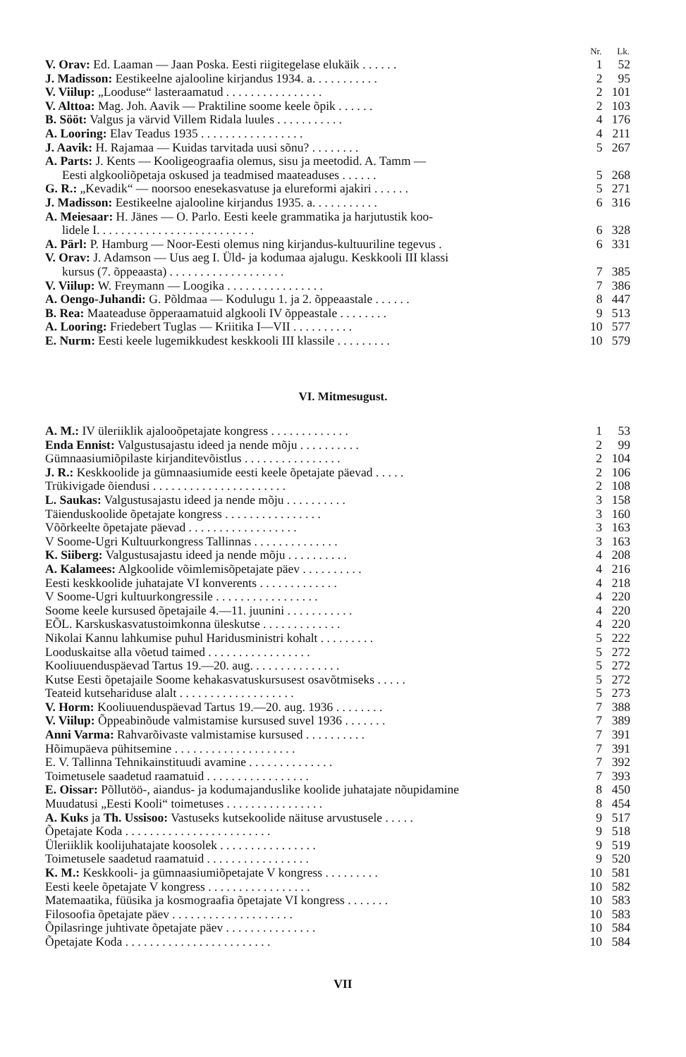| | Nr. | Lk. |
| --- | --- | --- |
| V. Orav: Ed. Laaman — Jaan Poska. Eesti riigitegelase elukäik . . . . . . | 1 | 52 |
| J. Madisson: Eestikeelne ajalooline kirjandus 1934. a. . . . . . . . . . . | 2 | 95 |
| V. Viilup: „Looduse“ lasteraamatud . . . . . . . . . . . . . . . . | 2 | 101 |
| V. Alttoa: Mag. Joh. Aavik — Praktiline soome keele õpik . . . . . . | 2 | 103 |
| B. Sööt: Valgus ja värvid Villem Ridala luules . . . . . . . . . . . | 4 | 176 |
| A. Looring: Elav Teadus 1935 . . . . . . . . . . . . . . . . . | 4 | 211 |
| J. Aavik: H. Rajamaa — Kuidas tarvitada uusi sõnu? . . . . . . . . | 5 | 267 |
| A. Parts: J. Kents — Kooligeograafia olemus, sisu ja meetodid. A. Tamm — | | |
| Eesti algkooliõpetaja oskused ja teadmised maateaduses . . . . . . | 5 | 268 |
| G. R.: „Kevadik“ — noorsoo enesekasvatuse ja elureformi ajakiri . . . . . . | 5 | 271 |
| J. Madisson: Eestikeelne ajalooline kirjandus 1935. a. . . . . . . . . . . | 6 | 316 |
| A. Meiesaar: H. Jänes — O. Parlo. Eesti keele grammatika ja harjutustik koo- | | |
| lidele I. . . . . . . . . . . . . . . . . . . . . . . . . . | 6 | 328 |
| A. Pärl: P. Hamburg — Noor-Eesti olemus ning kirjandus-kultuuriline tegevus . | 6 | 331 |
| V. Orav: J. Adamson — Uus aeg I. Üld- ja kodumaa ajalugu. Keskkooli III klassi | | |
| kursus (7. õppeaasta) . . . . . . . . . . . . . . . . . . . | 7 | 385 |
| V. Viilup: W. Freymann — Loogika . . . . . . . . . . . . . . . . | 7 | 386 |
| A. Oengo-Juhandi: G. Põldmaa — Kodulugu 1. ja 2. õppeaastale . . . . . . | 8 | 447 |
| B. Rea: Maateaduse õpperaamatuid algkooli IV õppeastale . . . . . . . . | 9 | 513 |
| A. Looring: Friedebert Tuglas — Kriitika I—VII . . . . . . . . . . | 10 | 577 |
| E. Nurm: Eesti keele lugemikkudest keskkooli III klassile . . . . . . . . . | 10 | 579 |
VI. Mitmesugust.
| A. M.: IV üleriiklik ajalooõpetajate kongress . . . . . . . . . . . . . | 1 | 53 |
| Enda Ennist: Valgustusajastu ideed ja nende mõju . . . . . . . . . . | 2 | 99 |
| Gümnaasiumiõpilaste kirjanditevõistlus . . . . . . . . . . . . . . . . | 2 | 104 |
| J. R.: Keskkoolide ja gümnaasiumide eesti keele õpetajate päevad . . . . . | 2 | 106 |
| Trükivigade õiendusi . . . . . . . . . . . . . . . . . . . . . . | 2 | 108 |
| L. Saukas: Valgustusajastu ideed ja nende mõju . . . . . . . . . . | 3 | 158 |
| Täienduskoolide õpetajate kongress . . . . . . . . . . . . . . . . | 3 | 160 |
| Võõrkeelte õpetajate päevad . . . . . . . . . . . . . . . . . . | 3 | 163 |
| V Soome-Ugri Kultuurkongress Tallinnas . . . . . . . . . . . . . . | 3 | 163 |
| K. Siiberg: Valgustusajastu ideed ja nende mõju . . . . . . . . . . | 4 | 208 |
| A. Kalamees: Algkoolide võimlemisõpetajate päev . . . . . . . . . . | 4 | 216 |
| Eesti keskkoolide juhatajate VI konverents . . . . . . . . . . . . . | 4 | 218 |
| V Soome-Ugri kultuurkongressile . . . . . . . . . . . . . . . . . | 4 | 220 |
| Soome keele kursused õpetajaile 4.—11. juunini . . . . . . . . . . . | 4 | 220 |
| EÕL. Karskuskasvatustoimkonna üleskutse . . . . . . . . . . . . . | 4 | 220 |
| Nikolai Kannu lahkumise puhul Haridusministri kohalt . . . . . . . . . | 5 | 222 |
| Looduskaitse alla võetud taimed . . . . . . . . . . . . . . . . . | 5 | 272 |
| Kooliuuenduspäevad Tartus 19.—20. aug. . . . . . . . . . . . . . . | 5 | 272 |
| Kutse Eesti õpetajaile Soome kehakasvatuskursusest osavõtmiseks . . . . . | 5 | 272 |
| Teateid kutsehariduse alalt . . . . . . . . . . . . . . . . . . . | 5 | 273 |
| V. Horm: Kooliuuenduspäevad Tartus 19.—20. aug. 1936 . . . . . . . . | 7 | 388 |
| V. Viilup: Õppeabinõude valmistamise kursused suvel 1936 . . . . . . . | 7 | 389 |
| Anni Varma: Rahvarõivaste valmistamise kursused . . . . . . . . . . | 7 | 391 |
| Hõimupäeva pühitsemine . . . . . . . . . . . . . . . . . . . . | 7 | 391 |
| E. V. Tallinna Tehnikainstituudi avamine . . . . . . . . . . . . . . | 7 | 392 |
| Toimetusele saadetud raamatuid . . . . . . . . . . . . . . . . . | 7 | 393 |
| E. Oissar: Põllutöö-, aiandus- ja kodumajanduslike koolide juhatajate nõupidamine | 8 | 450 |
| Muudatusi „Eesti Kooli“ toimetuses . . . . . . . . . . . . . . . . | 8 | 454 |
| A. Kuks ja Th. Ussisoo: Vastuseks kutsekoolide näituse arvustusele . . . . . | 9 | 517 |
| Õpetajate Koda . . . . . . . . . . . . . . . . . . . . . . . . | 9 | 518 |
| Üleriiklik koolijuhatajate koosolek . . . . . . . . . . . . . . . . | 9 | 519 |
| Toimetusele saadetud raamatuid . . . . . . . . . . . . . . . . . | 9 | 520 |
| K. M.: Keskkooli- ja gümnaasiumiõpetajate V kongress . . . . . . . . . | 10 | 581 |
| Eesti keele õpetajate V kongress . . . . . . . . . . . . . . . . . | 10 | 582 |
| Matemaatika, füüsika ja kosmograafia õpetajate VI kongress . . . . . . . | 10 | 583 |
| Filosoofia õpetajate päev . . . . . . . . . . . . . . . . . . . . | 10 | 583 |
| Õpilasringe juhtivate õpetajate päev . . . . . . . . . . . . . . . | 10 | 584 |
| Õpetajate Koda . . . . . . . . . . . . . . . . . . . . . . . . | 10 | 584 |
VII